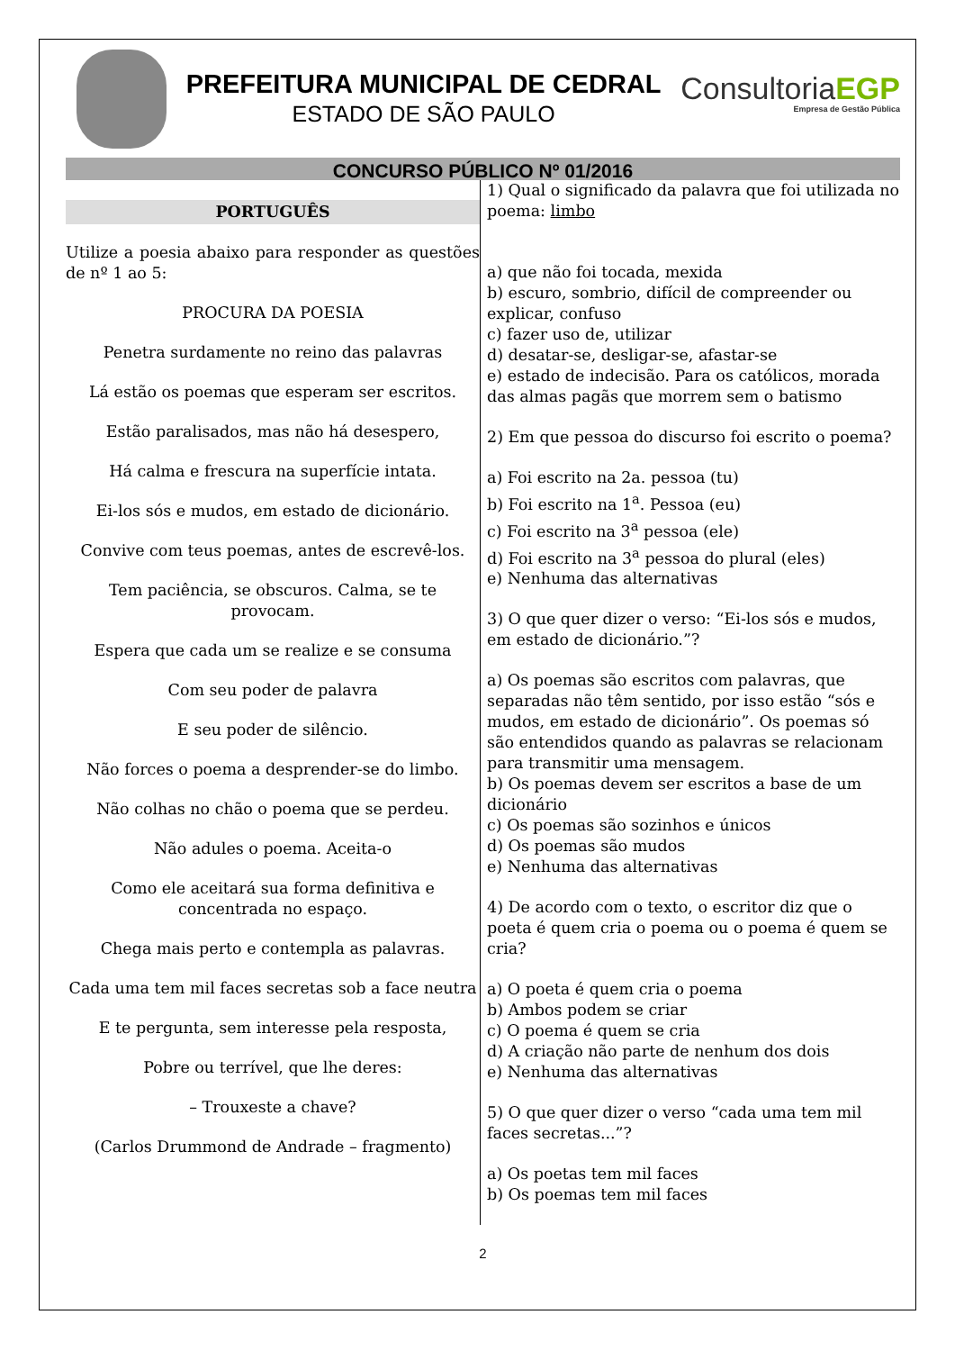PREFEITURA MUNICIPAL DE CEDRAL
ESTADO DE SÃO PAULO
ConsultoriaEGP
Empresa de Gestão Pública
CONCURSO PÚBLICO Nº 01/2016
PORTUGUÊS
Utilize a poesia abaixo para responder as questões de nº 1 ao 5:
PROCURA DA POESIA
Penetra surdamente no reino das palavras
Lá estão os poemas que esperam ser escritos.
Estão paralisados, mas não há desespero,
Há calma e frescura na superfície intata.
Ei-los sós e mudos, em estado de dicionário.
Convive com teus poemas, antes de escrevê-los.
Tem paciência, se obscuros. Calma, se te provocam.
Espera que cada um se realize e se consuma
Com seu poder de palavra
E seu poder de silêncio.
Não forces o poema a desprender-se do limbo.
Não colhas no chão o poema que se perdeu.
Não adules o poema. Aceita-o
Como ele aceitará sua forma definitiva e concentrada no espaço.
Chega mais perto e contempla as palavras.
Cada uma tem mil faces secretas sob a face neutra
E te pergunta, sem interesse pela resposta,
Pobre ou terrível, que lhe deres:
– Trouxeste a chave?
(Carlos Drummond de Andrade – fragmento)
1) Qual o significado da palavra que foi utilizada no poema: limbo
a) que não foi tocada, mexida
b) escuro, sombrio, difícil de compreender ou explicar, confuso
c) fazer uso de, utilizar
d) desatar-se, desligar-se, afastar-se
e) estado de indecisão. Para os católicos, morada das almas pagãs que morrem sem o batismo
2) Em que pessoa do discurso foi escrito o poema?
a) Foi escrito na 2a. pessoa (tu)
b) Foi escrito na 1<sup>a</sup>. Pessoa (eu)
c) Foi escrito na 3<sup>a</sup> pessoa (ele)
d) Foi escrito na 3<sup>a</sup> pessoa do plural (eles)
e) Nenhuma das alternativas
3) O que quer dizer o verso: “Ei-los sós e mudos, em estado de dicionário.”?
a) Os poemas são escritos com palavras, que separadas não têm sentido, por isso estão “sós e mudos, em estado de dicionário”. Os poemas só são entendidos quando as palavras se relacionam para transmitir uma mensagem.
b) Os poemas devem ser escritos a base de um dicionário
c) Os poemas são sozinhos e únicos
d) Os poemas são mudos
e) Nenhuma das alternativas
4) De acordo com o texto, o escritor diz que o poeta é quem cria o poema ou o poema é quem se cria?
a) O poeta é quem cria o poema
b) Ambos podem se criar
c) O poema é quem se cria
d) A criação não parte de nenhum dos dois
e) Nenhuma das alternativas
5) O que quer dizer o verso “cada uma tem mil faces secretas...”?
a) Os poetas tem mil faces
b) Os poemas tem mil faces
2